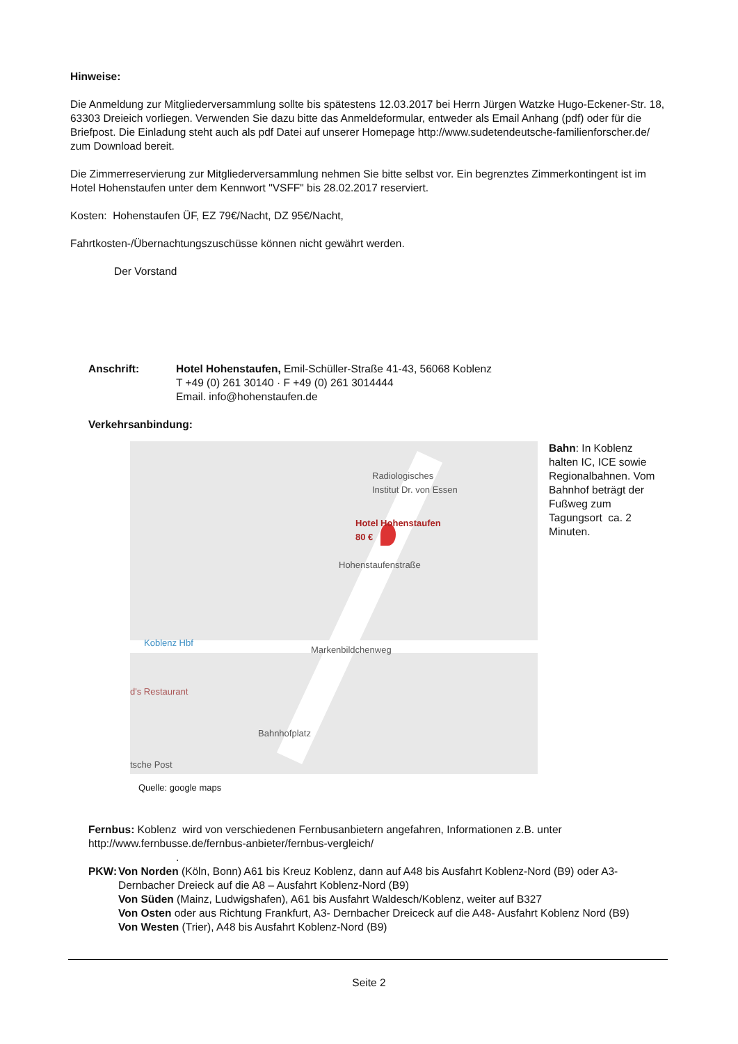Hinweise:
Die Anmeldung zur Mitgliederversammlung sollte bis spätestens 12.03.2017 bei Herrn Jürgen Watzke Hugo-Eckener-Str. 18, 63303 Dreieich vorliegen. Verwenden Sie dazu bitte das Anmeldeformular, entweder als Email Anhang (pdf) oder für die Briefpost. Die Einladung steht auch als pdf Datei auf unserer Homepage http://www.sudetendeutsche-familienforscher.de/ zum Download bereit.
Die Zimmerreservierung zur Mitgliederversammlung nehmen Sie bitte selbst vor. Ein begrenztes Zimmerkontingent ist im Hotel Hohenstaufen unter dem Kennwort "VSFF" bis 28.02.2017 reserviert.
Kosten: Hohenstaufen ÜF, EZ 79€/Nacht, DZ 95€/Nacht,
Fahrtkosten-/Übernachtungszuschüsse können nicht gewährt werden.
Der Vorstand
Anschrift: Hotel Hohenstaufen, Emil-Schüller-Straße 41-43, 56068 Koblenz
T +49 (0) 261 30140 · F +49 (0) 261 3014444
Email. info@hohenstaufen.de
Verkehrsanbindung:
Radiologisches
Institut Dr. von Essen
Hotel Hohenstaufen
80 €
Hohenstaufenstraße
Koblenz Hbf
Markenbildchenweg
d's Restaurant
Bahnhofplatz
tsche Post
Quelle: google maps
Bahn: In Koblenz halten IC, ICE sowie Regionalbahnen. Vom Bahnhof beträgt der Fußweg zum Tagungsort ca. 2 Minuten.
Fernbus: Koblenz wird von verschiedenen Fernbusanbietern angefahren, Informationen z.B. unter http://www.fernbusse.de/fernbus-anbieter/fernbus-vergleich/
.
PKW: Von Norden (Köln, Bonn) A61 bis Kreuz Koblenz, dann auf A48 bis Ausfahrt Koblenz-Nord (B9) oder A3- Dernbacher Dreieck auf die A8 – Ausfahrt Koblenz-Nord (B9)
Von Süden (Mainz, Ludwigshafen), A61 bis Ausfahrt Waldesch/Koblenz, weiter auf B327
Von Osten oder aus Richtung Frankfurt, A3- Dernbacher Dreiceck auf die A48- Ausfahrt Koblenz Nord (B9)
Von Westen (Trier), A48 bis Ausfahrt Koblenz-Nord (B9)
Seite 2